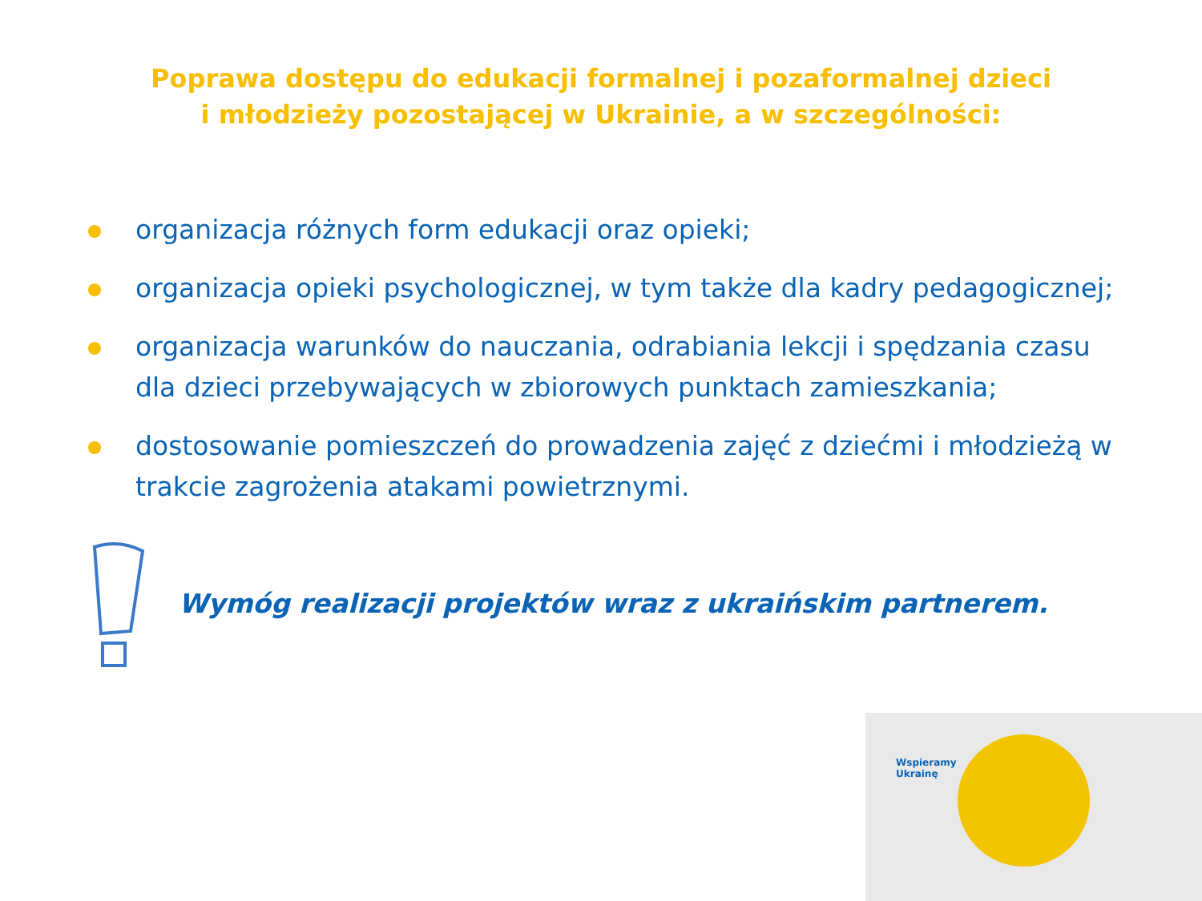Poprawa dostępu do edukacji formalnej i pozaformalnej dzieci
i młodzieży pozostającej w Ukrainie, a w szczególności:
organizacja różnych form edukacji oraz opieki;
organizacja opieki psychologicznej, w tym także dla kadry pedagogicznej;
organizacja warunków do nauczania, odrabiania lekcji i spędzania czasu dla dzieci przebywających w zbiorowych punktach zamieszkania;
dostosowanie pomieszczeń do prowadzenia zajęć z dziećmi i młodzieżą w trakcie zagrożenia atakami powietrznymi.
Wymóg realizacji projektów wraz z ukraińskim partnerem.
Wspieramy
Ukrainę